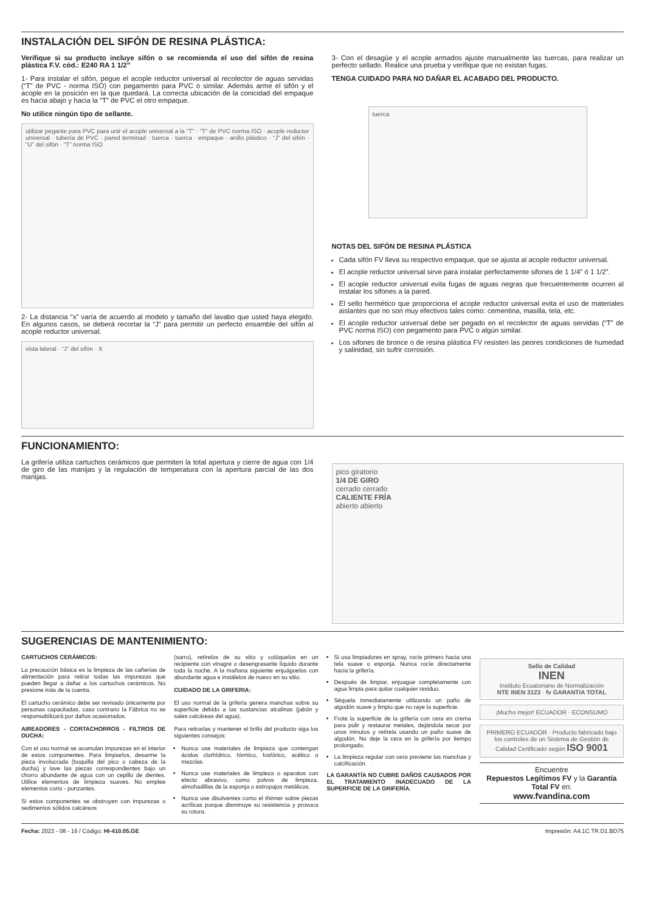INSTALACIÓN DEL SIFÓN DE RESINA PLÁSTICA:
Verifique si su producto incluye sifón o se recomienda el uso del sifón de resina plástica F.V. cód.: E240 RA 1 1/2”
1- Para instalar el sifón, pegue el acople reductor universal al recolector de aguas servidas (“T” de PVC - norma ISO) con pegamento para PVC o similar. Además arme el sifón y el acople en la posición en la que quedará. La correcta ubicación de la conicidad del empaque es hacia abajo y hacia la “T” de PVC el otro empaque.
No utilice ningún tipo de sellante.
utilizar pegante para PVC para unir el acople universal a la “T” · “T” de PVC norma ISO · acople reductor universal · tubería de PVC · pared terminad · tuerca · tuerca · empaque · anillo plástico · “J” del sifón · “U” del sifón · “T” norma ISO
2- La distancia “x” varía de acuerdo al modelo y tamaño del lavabo que usted haya elegido. En algunos casos, se deberá recortar la “J” para permitir un perfecto ensamble del sifón al acople reductor universal.
vista lateral · “J” del sifón · X
3- Con el desagüe y el acople armados ajuste manualmente las tuercas, para realizar un perfecto sellado. Realice una prueba y verifique que no existan fugas.
TENGA CUIDADO PARA NO DAÑAR EL ACABADO DEL PRODUCTO.
tuerca
NOTAS DEL SIFÓN DE RESINA PLÁSTICA
Cada sifón FV lleva su respectivo empaque, que se ajusta al acople reductor universal.
El acople reductor universal sirve para instalar perfectamente sifones de 1 1/4” ó 1 1/2”.
El acople reductor universal evita fugas de aguas negras que frecuentemente ocurren al instalar los sifones a la pared.
El sello hermético que proporciona el acople reductor universal evita el uso de materiales aislantes que no son muy efectivos tales como: cementina, masilla, tela, etc.
El acople reductor universal debe ser pegado en el recolector de aguas servidas (“T” de PVC norma ISO) con pegamento para PVC o algún similar.
Los sifones de bronce o de resina plástica FV resisten las peores condiciones de humedad y salinidad, sin sufrir corrosión.
FUNCIONAMIENTO:
La grifería utiliza cartuchos cerámicos que permiten la total apertura y cierre de agua con 1/4 de giro de las manijas y la regulación de temperatura con la apertura parcial de las dos manijas.
pico giratorio
1/4 DE GIRO
cerrado cerrado
CALIENTE FRÍA
abierto abierto
SUGERENCIAS DE MANTENIMIENTO:
CARTUCHOS CERÁMICOS:
La precaución básica es la limpieza de las cañerías de alimentación para retirar todas las impurezas que pueden llegar a dañar a los cartuchos cerámicos. No presione más de la cuenta.
El cartucho cerámico debe ser revisado únicamente por personas capacitadas, caso contrario la Fábrica no se responsabilizará por daños ocasionados.
AIREADORES - CORTACHORROS - FILTROS DE DUCHA:
Con el uso normal se acumulan impurezas en el interior de estos componentes. Para limpiarlos, desarme la pieza involucrada (boquilla del pico o cabeza de la ducha) y lave las piezas correspondientes bajo un chorro abundante de agua con un cepillo de dientes. Utilice elementos de limpieza suaves. No emplee elementos corto - punzantes.
Si estos componentes se obstruyen con impurezas o sedimentos sólidos calcáreos
(sarro), retírelos de su sitio y colóquelos en un recipiente con vinagre o desengrasante líquido durante toda la noche. A la mañana siguiente enjuáguelos con abundante agua e instálelos de nuevo en su sitio.
CUIDADO DE LA GRIFERIA:
El uso normal de la grifería genera manchas sobre su superficie debido a las sustancias alcalinas (jabón y sales calcáreas del agua).
Para retirarlas y mantener el brillo del producto siga los siguientes consejos:
Nunca use materiales de limpieza que contengan ácidos clorhídrico, fórmico, fosfórico, acético o mezclas.
Nunca use materiales de limpieza o aparatos con efecto abrasivo, como polvos de limpieza, almohadillas de la esponja o estropajos metálicos.
Nunca use disolventes como el thinner sobre piezas acrílicas porque disminuye su resistencia y provoca su rotura.
Si usa limpiadores en spray, rocíe primero hacia una tela suave o esponja. Nunca rocíe directamente hacia la grifería.
Después de limpiar, enjuague completamente con agua limpia para quitar cualquier residuo.
Séquela inmediatamente utilizando un paño de algodón suave y limpio que no raye la superficie.
Frote la superficie de la grifería con cera en crema para pulir y restaurar metales, dejándola secar por unos minutos y retírela usando un paño suave de algodón. No deje la cera en la grifería por tiempo prolongado.
La limpieza regular con cera previene las manchas y calcificación.
LA GARANTÍA NO CUBRE DAÑOS CAUSADOS POR EL TRATAMIENTO INADECUADO DE LA SUPERFICIE DE LA GRIFERÍA.
Sello de Calidad
INEN
Instituto Ecuatoriano de Normalización
NTE INEN 3123 · fv GARANTIA TOTAL
¡Mucho mejor! ECUADOR · ECONSUMO
PRIMERO ECUADOR · Producto fabricado bajo los controles de un Sistema de Gestión de Calidad Certificado según ISO 9001
Encuentre
Repuestos Legítimos FV y la Garantía Total FV en:
www.fvandina.com
Fecha: 2023 - 08 - 16 / Código: HI-410.05.GE Impresión: A4.1C.TR.D1.BD75